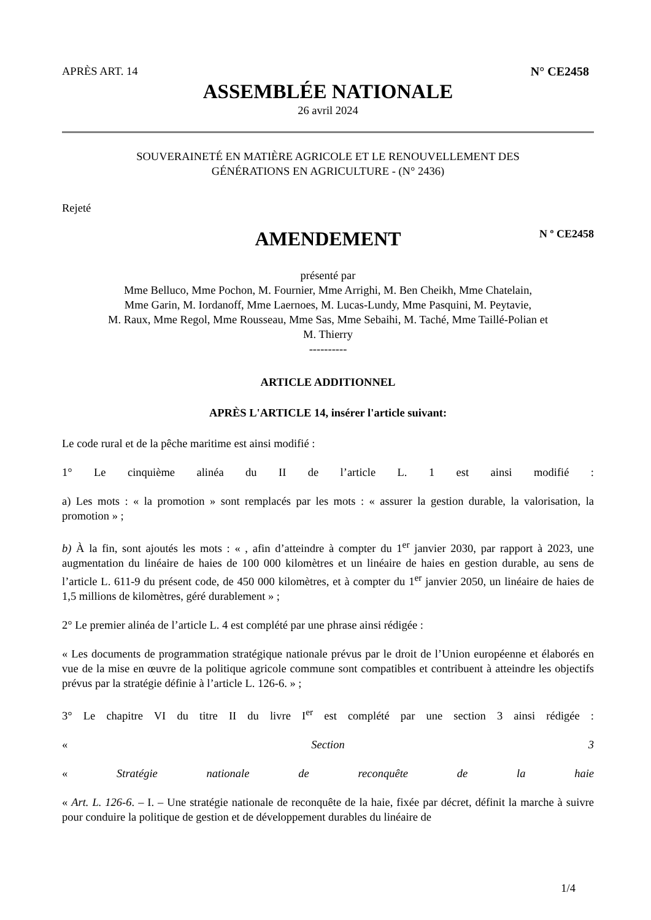APRÈS ART. 14 N° CE2458
ASSEMBLÉE NATIONALE
26 avril 2024
SOUVERAINETÉ EN MATIÈRE AGRICOLE ET LE RENOUVELLEMENT DES
GÉNÉRATIONS EN AGRICULTURE - (N° 2436)
Rejeté
AMENDEMENT N º CE2458
présenté par
Mme Belluco, Mme Pochon, M. Fournier, Mme Arrighi, M. Ben Cheikh, Mme Chatelain,
Mme Garin, M. Iordanoff, Mme Laernoes, M. Lucas-Lundy, Mme Pasquini, M. Peytavie,
M. Raux, Mme Regol, Mme Rousseau, Mme Sas, Mme Sebaihi, M. Taché, Mme Taillé-Polian et
M. Thierry
----------
ARTICLE ADDITIONNEL
APRÈS L'ARTICLE 14, insérer l'article suivant:
Le code rural et de la pêche maritime est ainsi modifié :
1° Le cinquième alinéa du II de l’article L. 1 est ainsi modifié :
a) Les mots : « la promotion » sont remplacés par les mots : « assurer la gestion durable, la valorisation, la promotion » ;
b) À la fin, sont ajoutés les mots : « , afin d’atteindre à compter du 1<sup>er</sup> janvier 2030, par rapport à 2023, une augmentation du linéaire de haies de 100 000 kilomètres et un linéaire de haies en gestion durable, au sens de l’article L. 611-9 du présent code, de 450 000 kilomètres, et à compter du 1<sup>er</sup> janvier 2050, un linéaire de haies de 1,5 millions de kilomètres, géré durablement » ;
2° Le premier alinéa de l’article L. 4 est complété par une phrase ainsi rédigée :
« Les documents de programmation stratégique nationale prévus par le droit de l’Union européenne et élaborés en vue de la mise en œuvre de la politique agricole commune sont compatibles et contribuent à atteindre les objectifs prévus par la stratégie définie à l’article L. 126-6. » ;
3° Le chapitre VI du titre II du livre I<sup>er</sup> est complété par une section 3 ainsi rédigée :
« Section 3
« Stratégie nationale de reconquête de la haie
« Art. L. 126-6. – I. – Une stratégie nationale de reconquête de la haie, fixée par décret, définit la marche à suivre pour conduire la politique de gestion et de développement durables du linéaire de
1/4